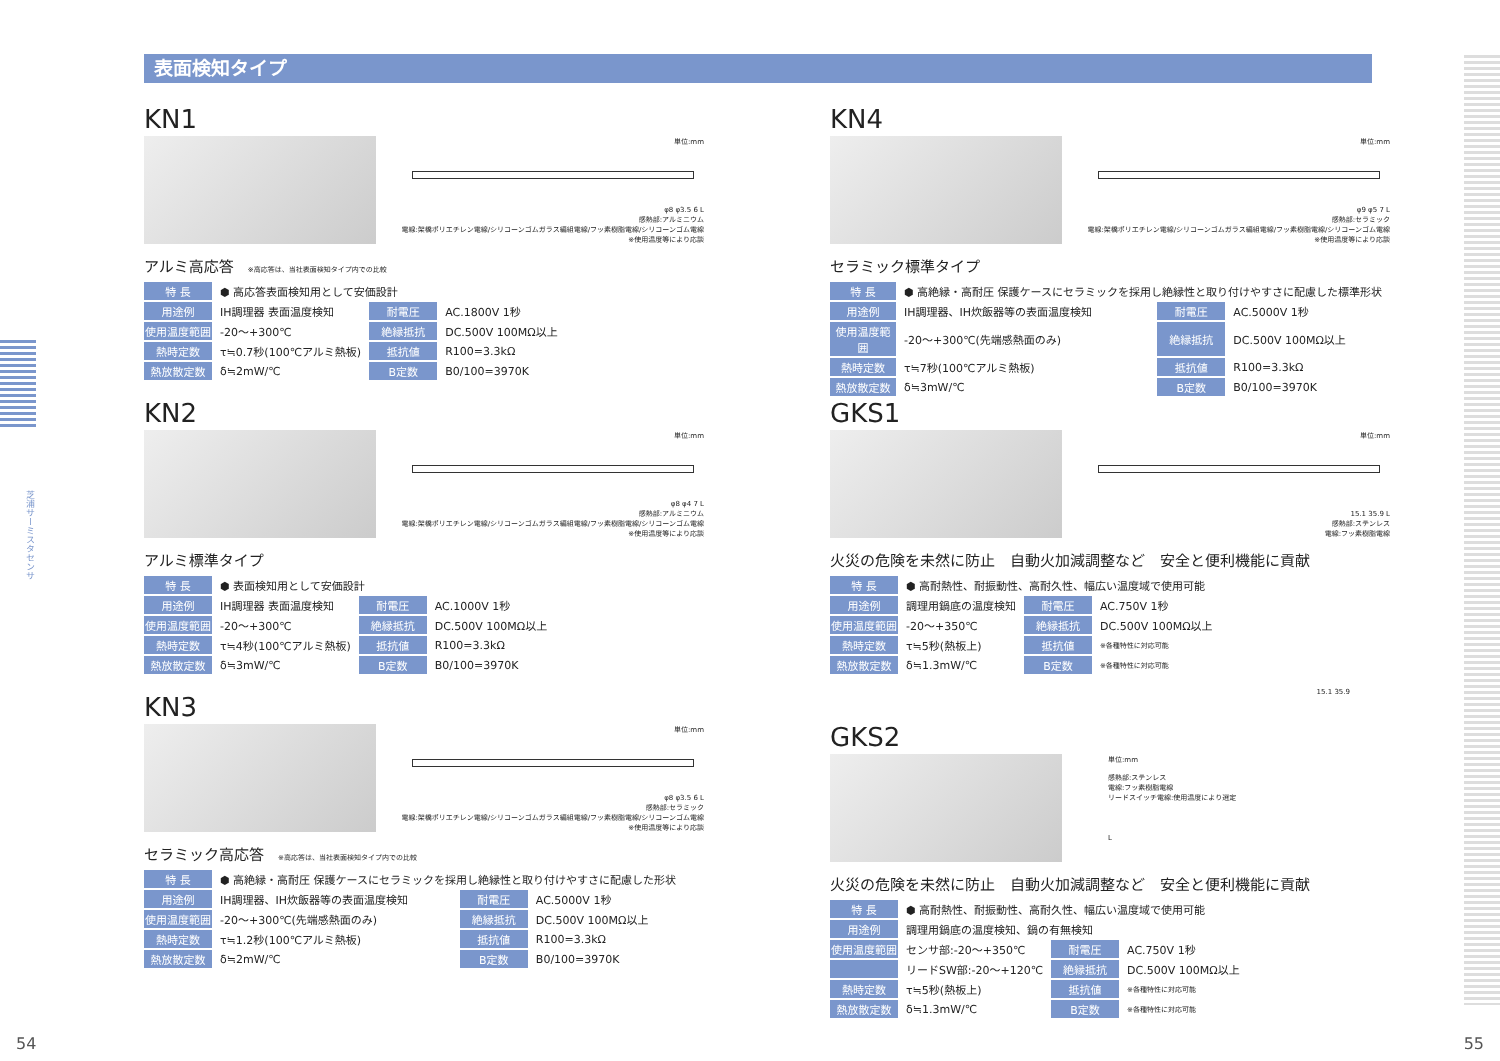芝浦サーミスタセンサ
54 55
表面検知タイプ
KN1
単位:mm
φ8 φ3.5 6 L
感熱部:アルミニウム
電線:架橋ポリエチレン電線/シリコーンゴムガラス編組電線/フッ素樹脂電線/シリコーンゴム電線
※使用温度等により応談
アルミ高応答 ※高応答は、当社表面検知タイプ内での比較
| 特 長 | ⬢ 高応答表面検知用として安価設計 | | |
| 用途例 | IH調理器 表面温度検知 | 耐電圧 | AC.1800V 1秒 |
| 使用温度範囲 | -20〜+300℃ | 絶縁抵抗 | DC.500V 100MΩ以上 |
| 熱時定数 | τ≒0.7秒(100℃アルミ熱板) | 抵抗値 | R100=3.3kΩ |
| 熱放散定数 | δ≒2mW/℃ | B定数 | B0/100=3970K |
KN2
単位:mm
φ8 φ4 7 L
感熱部:アルミニウム
電線:架橋ポリエチレン電線/シリコーンゴムガラス編組電線/フッ素樹脂電線/シリコーンゴム電線
※使用温度等により応談
アルミ標準タイプ
| 特 長 | ⬢ 表面検知用として安価設計 | | |
| 用途例 | IH調理器 表面温度検知 | 耐電圧 | AC.1000V 1秒 |
| 使用温度範囲 | -20〜+300℃ | 絶縁抵抗 | DC.500V 100MΩ以上 |
| 熱時定数 | τ≒4秒(100℃アルミ熱板) | 抵抗値 | R100=3.3kΩ |
| 熱放散定数 | δ≒3mW/℃ | B定数 | B0/100=3970K |
KN3
単位:mm
φ8 φ3.5 6 L
感熱部:セラミック
電線:架橋ポリエチレン電線/シリコーンゴムガラス編組電線/フッ素樹脂電線/シリコーンゴム電線
※使用温度等により応談
セラミック高応答 ※高応答は、当社表面検知タイプ内での比較
| 特 長 | ⬢ 高絶縁・高耐圧 保護ケースにセラミックを採用し絶縁性と取り付けやすさに配慮した形状 | | |
| 用途例 | IH調理器、IH炊飯器等の表面温度検知 | 耐電圧 | AC.5000V 1秒 |
| 使用温度範囲 | -20〜+300℃(先端感熱面のみ) | 絶縁抵抗 | DC.500V 100MΩ以上 |
| 熱時定数 | τ≒1.2秒(100℃アルミ熱板) | 抵抗値 | R100=3.3kΩ |
| 熱放散定数 | δ≒2mW/℃ | B定数 | B0/100=3970K |
KN4
単位:mm
φ9 φ5 7 L
感熱部:セラミック
電線:架橋ポリエチレン電線/シリコーンゴムガラス編組電線/フッ素樹脂電線/シリコーンゴム電線
※使用温度等により応談
セラミック標準タイプ
| 特 長 | ⬢ 高絶縁・高耐圧 保護ケースにセラミックを採用し絶縁性と取り付けやすさに配慮した標準形状 | | |
| 用途例 | IH調理器、IH炊飯器等の表面温度検知 | 耐電圧 | AC.5000V 1秒 |
| 使用温度範囲 | -20〜+300℃(先端感熱面のみ) | 絶縁抵抗 | DC.500V 100MΩ以上 |
| 熱時定数 | τ≒7秒(100℃アルミ熱板) | 抵抗値 | R100=3.3kΩ |
| 熱放散定数 | δ≒3mW/℃ | B定数 | B0/100=3970K |
GKS1
単位:mm
15.1 35.9 L
感熱部:ステンレス
電線:フッ素樹脂電線
火災の危険を未然に防止　自動火加減調整など　安全と便利機能に貢献
| 特 長 | ⬢ 高耐熱性、耐振動性、高耐久性、幅広い温度域で使用可能 | | |
| 用途例 | 調理用鍋底の温度検知 | 耐電圧 | AC.750V 1秒 |
| 使用温度範囲 | -20〜+350℃ | 絶縁抵抗 | DC.500V 100MΩ以上 |
| 熱時定数 | τ≒5秒(熱板上) | 抵抗値 | ※各種特性に対応可能 |
| 熱放散定数 | δ≒1.3mW/℃ | B定数 | ※各種特性に対応可能 |
15.1 35.9
GKS2
単位:mm
感熱部:ステンレス
電線:フッ素樹脂電線
リードスイッチ電線:使用温度により選定
L
火災の危険を未然に防止　自動火加減調整など　安全と便利機能に貢献
| 特 長 | ⬢ 高耐熱性、耐振動性、高耐久性、幅広い温度域で使用可能 | | |
| 用途例 | 調理用鍋底の温度検知、鍋の有無検知 | | |
| 使用温度範囲 | センサ部:-20〜+350℃ | 耐電圧 | AC.750V 1秒 |
| | リードSW部:-20〜+120℃ | 絶縁抵抗 | DC.500V 100MΩ以上 |
| 熱時定数 | τ≒5秒(熱板上) | 抵抗値 | ※各種特性に対応可能 |
| 熱放散定数 | δ≒1.3mW/℃ | B定数 | ※各種特性に対応可能 |